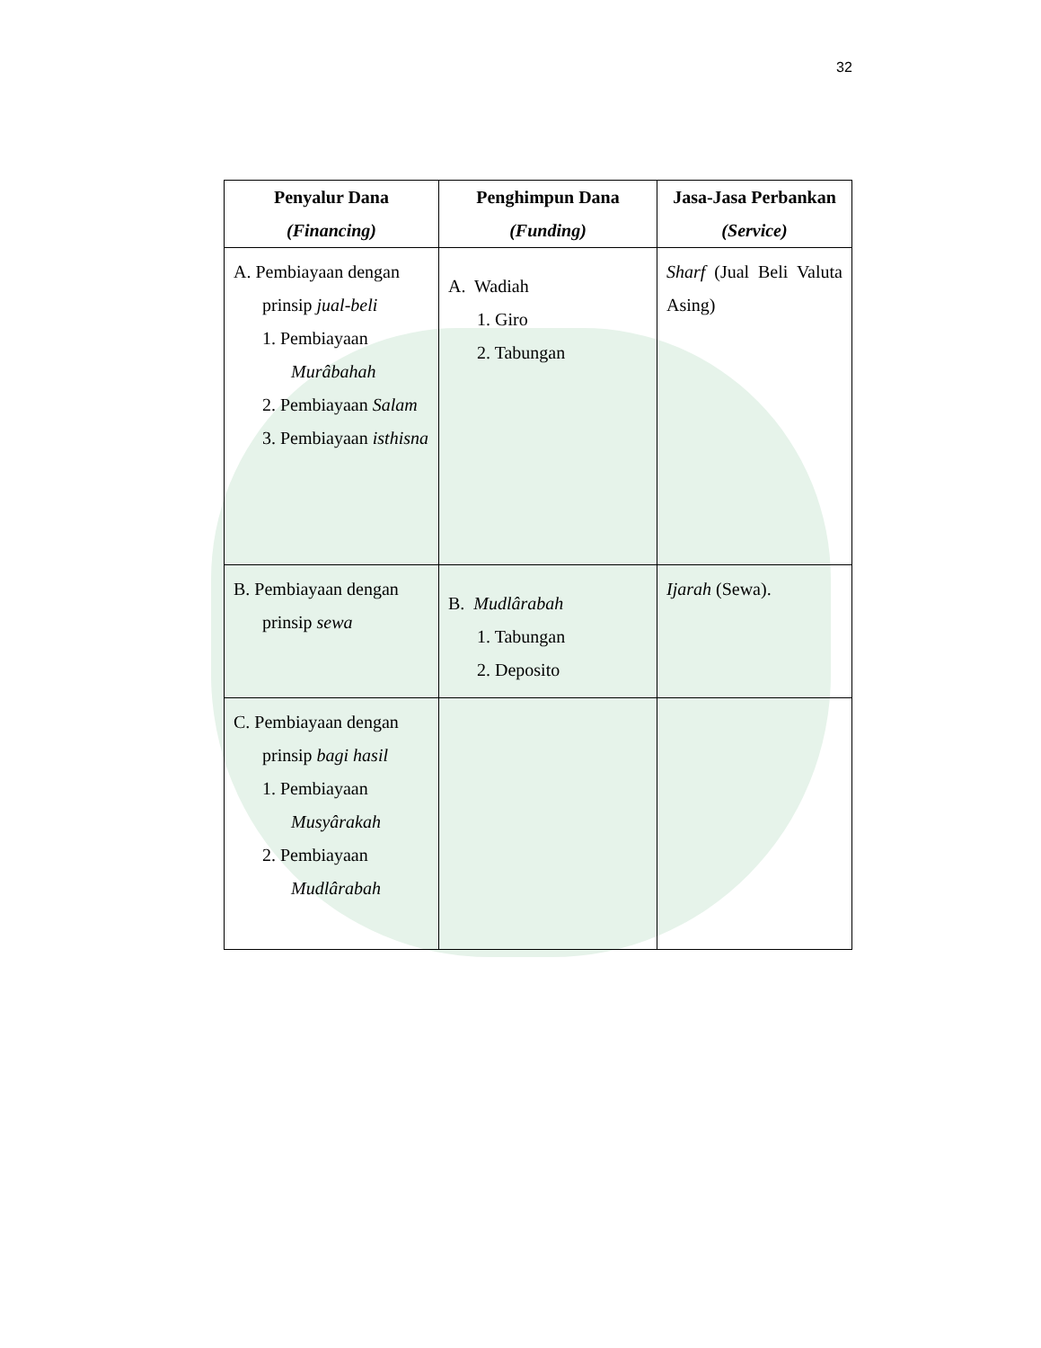32
| Penyalur Dana (Financing) | Penghimpun Dana (Funding) | Jasa-Jasa Perbankan (Service) |
| --- | --- | --- |
| A. Pembiayaan dengan prinsip jual-beli 1. Pembiayaan Murâbahah 2. Pembiayaan Salam 3. Pembiayaan isthisna | A. Wadiah 1. Giro 2. Tabungan | Sharf (Jual Beli Valuta Asing) |
| B. Pembiayaan dengan prinsip sewa | B. Mudlârabah 1. Tabungan 2. Deposito | Ijarah (Sewa). |
| C. Pembiayaan dengan prinsip bagi hasil 1. Pembiayaan Musyârakah 2. Pembiayaan Mudlârabah | | |